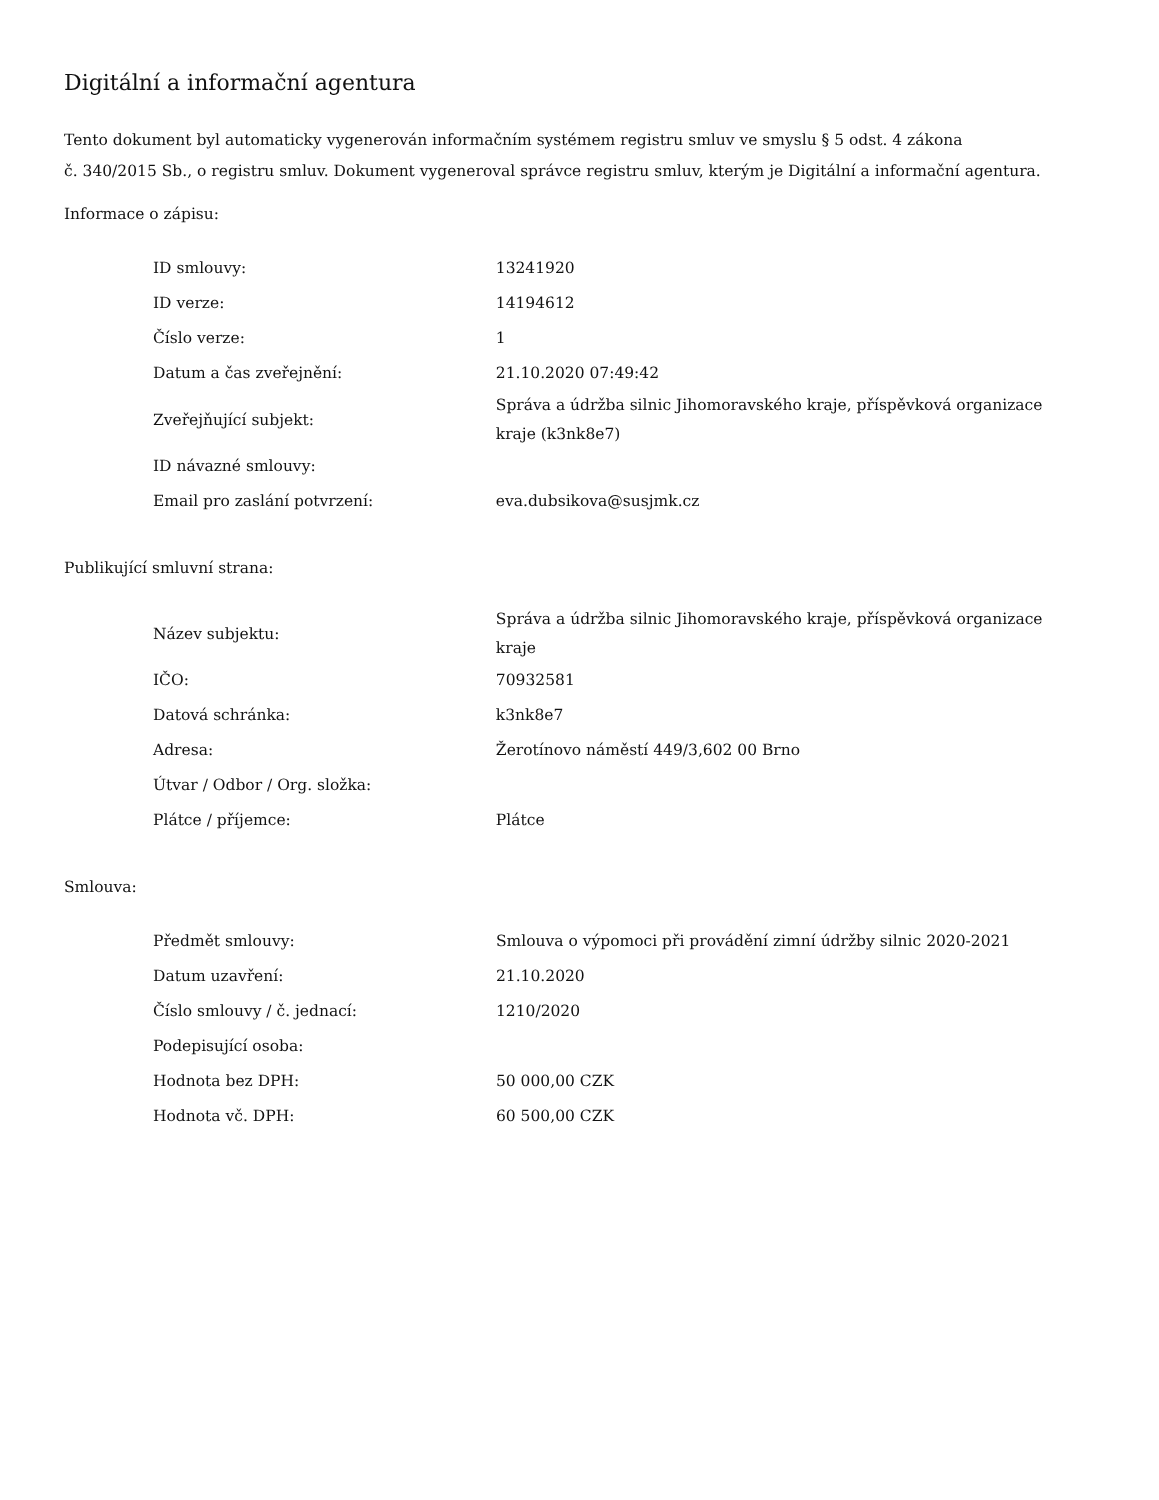Digitální a informační agentura
Tento dokument byl automaticky vygenerován informačním systémem registru smluv ve smyslu § 5 odst. 4 zákona
č. 340/2015 Sb., o registru smluv. Dokument vygeneroval správce registru smluv, kterým je Digitální a informační agentura.
Informace o zápisu:
| ID smlouvy: | 13241920 |
| ID verze: | 14194612 |
| Číslo verze: | 1 |
| Datum a čas zveřejnění: | 21.10.2020 07:49:42 |
| Zveřejňující subjekt: | Správa a údržba silnic Jihomoravského kraje, příspěvková organizace kraje (k3nk8e7) |
| ID návazné smlouvy: | |
| Email pro zaslání potvrzení: | eva.dubsikova@susjmk.cz |
Publikující smluvní strana:
| Název subjektu: | Správa a údržba silnic Jihomoravského kraje, příspěvková organizace kraje |
| IČO: | 70932581 |
| Datová schránka: | k3nk8e7 |
| Adresa: | Žerotínovo náměstí 449/3,602 00 Brno |
| Útvar / Odbor / Org. složka: | |
| Plátce / příjemce: | Plátce |
Smlouva:
| Předmět smlouvy: | Smlouva o výpomoci při provádění zimní údržby silnic 2020-2021 |
| Datum uzavření: | 21.10.2020 |
| Číslo smlouvy / č. jednací: | 1210/2020 |
| Podepisující osoba: | |
| Hodnota bez DPH: | 50 000,00 CZK |
| Hodnota vč. DPH: | 60 500,00 CZK |